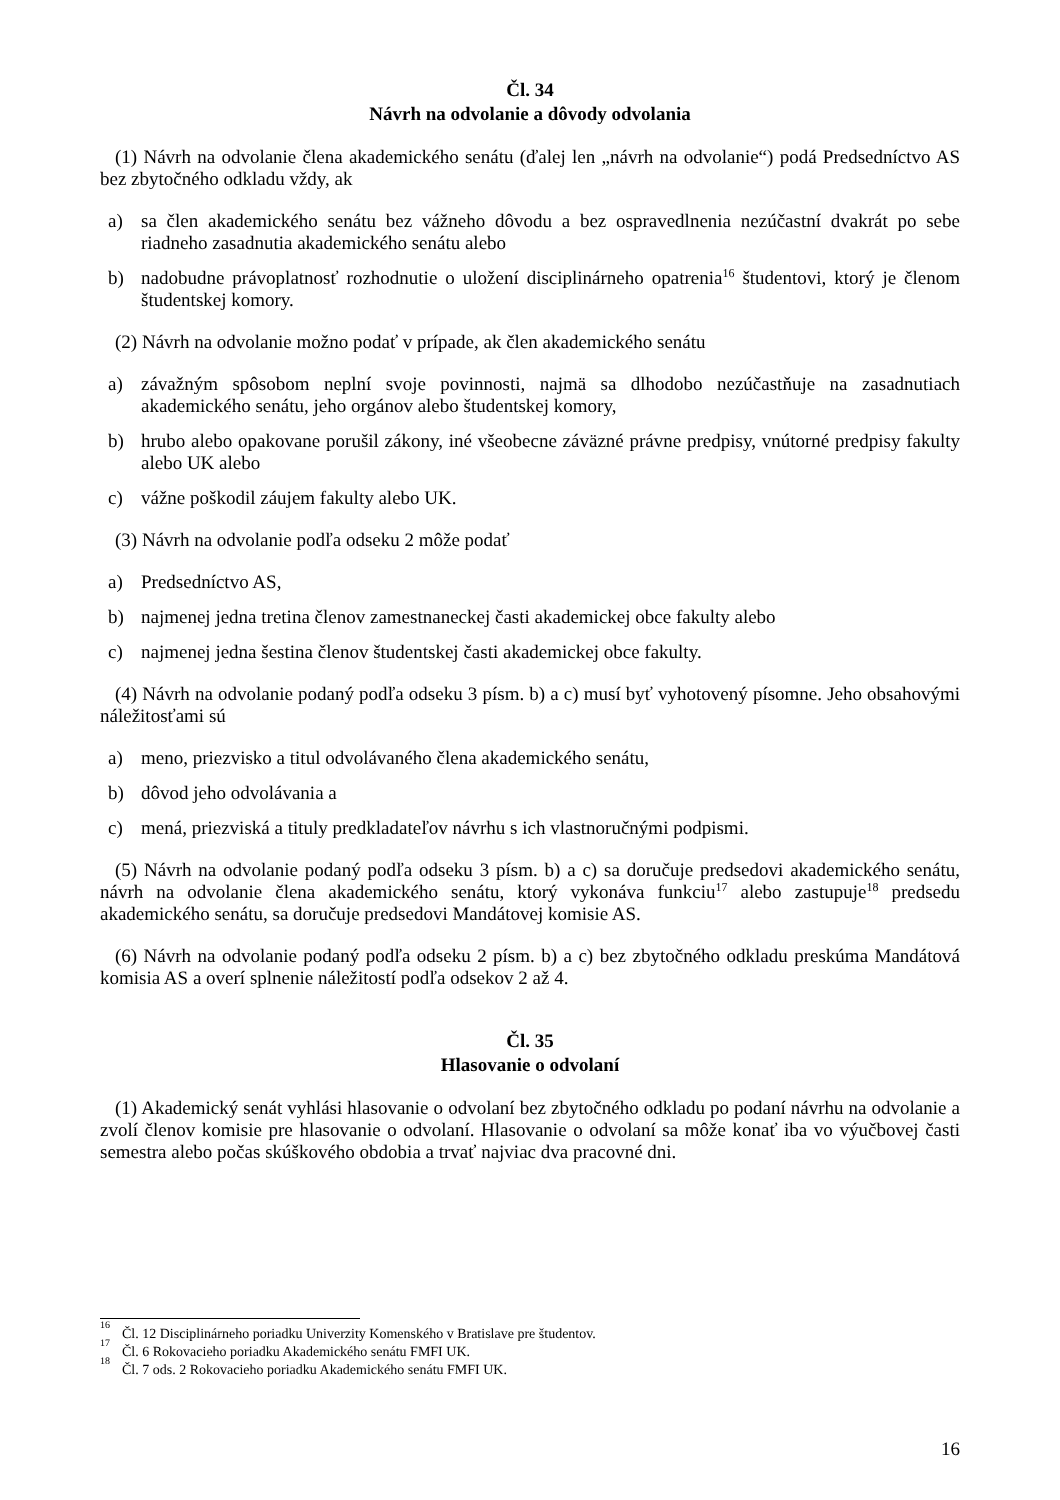Čl. 34
Návrh na odvolanie a dôvody odvolania
(1) Návrh na odvolanie člena akademického senátu (ďalej len „návrh na odvolanie“) podá Predsedníctvo AS bez zbytočného odkladu vždy, ak
a) sa člen akademického senátu bez vážneho dôvodu a bez ospravedlnenia nezúčastní dvakrát po sebe riadneho zasadnutia akademického senátu alebo
b) nadobudne právoplatnosť rozhodnutie o uložení disciplinárneho opatrenia<sup>16</sup> študentovi, ktorý je členom študentskej komory.
(2) Návrh na odvolanie možno podať v prípade, ak člen akademického senátu
a) závažným spôsobom neplní svoje povinnosti, najmä sa dlhodobo nezúčastňuje na zasadnutiach akademického senátu, jeho orgánov alebo študentskej komory,
b) hrubo alebo opakovane porušil zákony, iné všeobecne záväzné právne predpisy, vnútorné predpisy fakulty alebo UK alebo
c) vážne poškodil záujem fakulty alebo UK.
(3) Návrh na odvolanie podľa odseku 2 môže podať
a) Predsedníctvo AS,
b) najmenej jedna tretina členov zamestnaneckej časti akademickej obce fakulty alebo
c) najmenej jedna šestina členov študentskej časti akademickej obce fakulty.
(4) Návrh na odvolanie podaný podľa odseku 3 písm. b) a c) musí byť vyhotovený písomne. Jeho obsahovými náležitosťami sú
a) meno, priezvisko a titul odvolávaného člena akademického senátu,
b) dôvod jeho odvolávania a
c) mená, priezviská a tituly predkladateľov návrhu s ich vlastnoručnými podpismi.
(5) Návrh na odvolanie podaný podľa odseku 3 písm. b) a c) sa doručuje predsedovi akademického senátu, návrh na odvolanie člena akademického senátu, ktorý vykonáva funkciu<sup>17</sup> alebo zastupuje<sup>18</sup> predsedu akademického senátu, sa doručuje predsedovi Mandátovej komisie AS.
(6) Návrh na odvolanie podaný podľa odseku 2 písm. b) a c) bez zbytočného odkladu preskúma Mandátová komisia AS a overí splnenie náležitostí podľa odsekov 2 až 4.
Čl. 35
Hlasovanie o odvolaní
(1) Akademický senát vyhlási hlasovanie o odvolaní bez zbytočného odkladu po podaní návrhu na odvolanie a zvolí členov komisie pre hlasovanie o odvolaní. Hlasovanie o odvolaní sa môže konať iba vo výučbovej časti semestra alebo počas skúškového obdobia a trvať najviac dva pracovné dni.
<sup>16</sup> Čl. 12 Disciplinárneho poriadku Univerzity Komenského v Bratislave pre študentov.
<sup>17</sup> Čl. 6 Rokovacieho poriadku Akademického senátu FMFI UK.
<sup>18</sup> Čl. 7 ods. 2 Rokovacieho poriadku Akademického senátu FMFI UK.
16